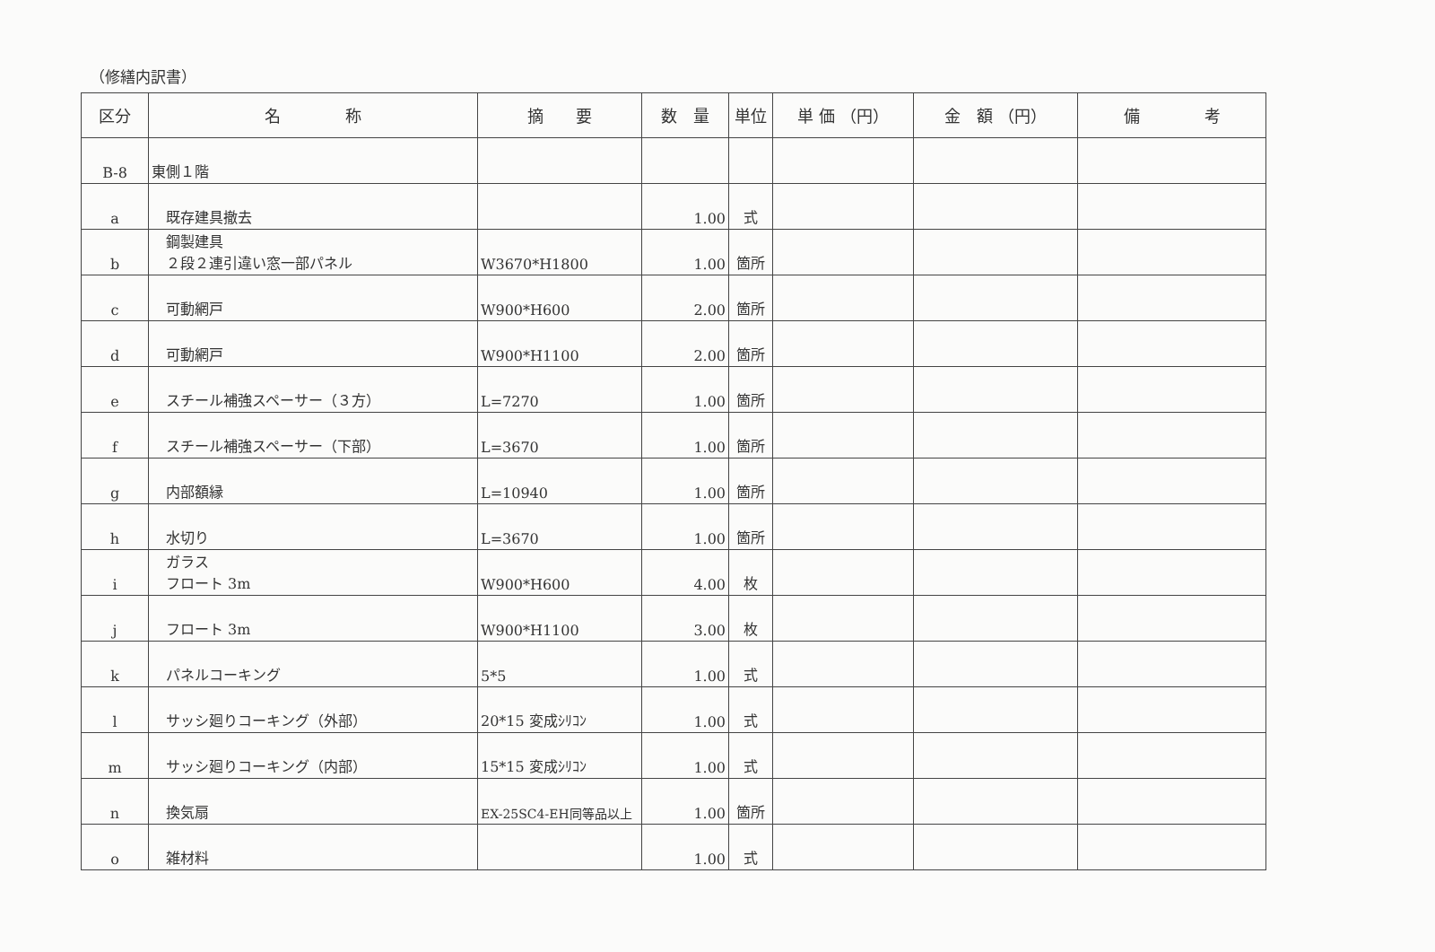（修繕内訳書）
| 区分 | 名 称 | 摘 要 | 数 量 | 単位 | 単 価 （円） | 金 額 （円） | 備 考 |
| --- | --- | --- | --- | --- | --- | --- | --- |
| B-8 | 東側１階 | | | | | | |
| a | 既存建具撤去 | | 1.00 | 式 | | | |
| b | 鋼製建具 ２段２連引違い窓一部パネル | W3670*H1800 | 1.00 | 箇所 | | | |
| c | 可動網戸 | W900*H600 | 2.00 | 箇所 | | | |
| d | 可動網戸 | W900*H1100 | 2.00 | 箇所 | | | |
| e | スチール補強スペーサー（３方） | L=7270 | 1.00 | 箇所 | | | |
| f | スチール補強スペーサー（下部） | L=3670 | 1.00 | 箇所 | | | |
| g | 内部額縁 | L=10940 | 1.00 | 箇所 | | | |
| h | 水切り | L=3670 | 1.00 | 箇所 | | | |
| i | ガラス フロート 3m | W900*H600 | 4.00 | 枚 | | | |
| j | フロート 3m | W900*H1100 | 3.00 | 枚 | | | |
| k | パネルコーキング | 5*5 | 1.00 | 式 | | | |
| l | サッシ廻りコーキング（外部） | 20*15 変成ｼﾘｺﾝ | 1.00 | 式 | | | |
| m | サッシ廻りコーキング（内部） | 15*15 変成ｼﾘｺﾝ | 1.00 | 式 | | | |
| n | 換気扇 | EX-25SC4-EH同等品以上 | 1.00 | 箇所 | | | |
| o | 雑材料 | | 1.00 | 式 | | | |